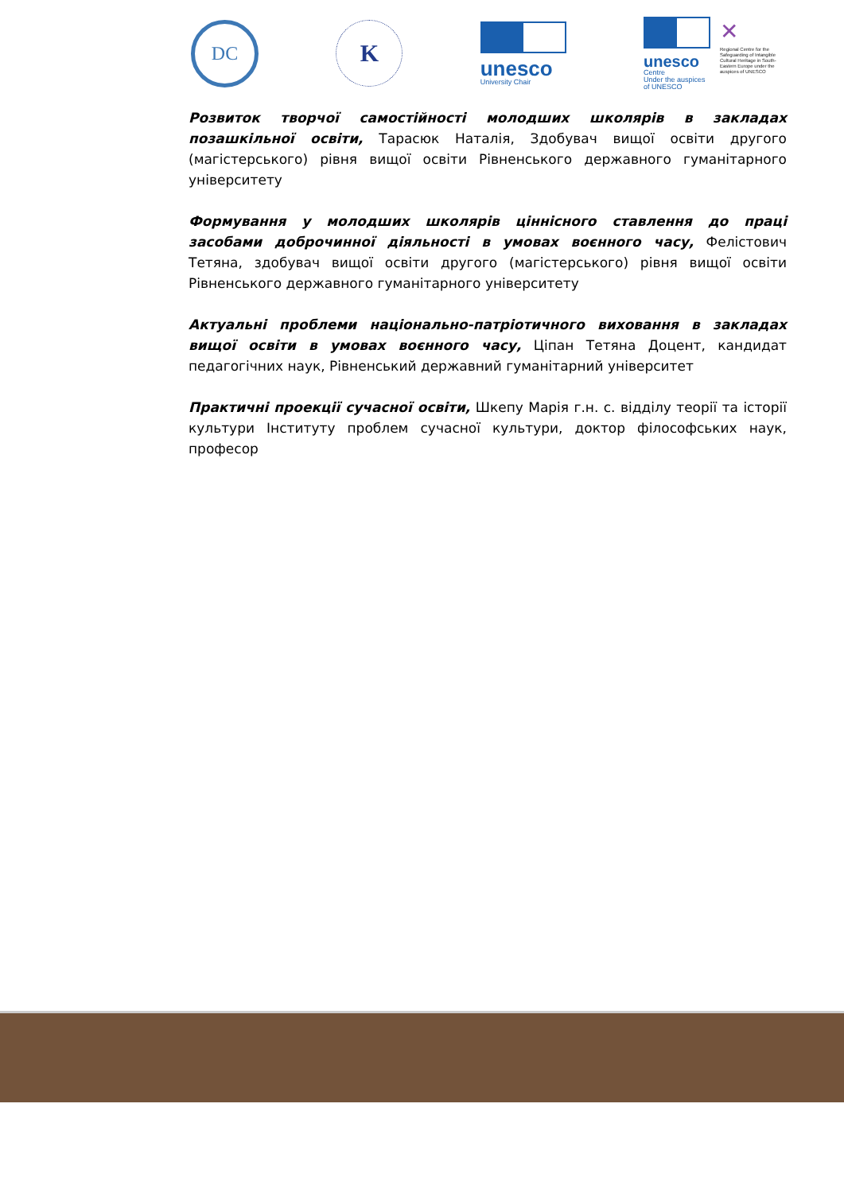DC
K
unesco
University Chair
unesco
Centre
Under the auspices
of UNESCO
✕
Regional Centre for the Safeguarding of Intangible Cultural Heritage in South-Eastern Europe under the auspices of UNESCO
Розвиток творчої самостійності молодших школярів в закладах позашкільної освіти, Тарасюк Наталія, Здобувач вищої освіти другого (магістерського) рівня вищої освіти Рівненського державного гуманітарного університету
Формування у молодших школярів ціннісного ставлення до праці засобами доброчинної діяльності в умовах воєнного часу, Фелістович Тетяна, здобувач вищої освіти другого (магістерського) рівня вищої освіти Рівненського державного гуманітарного університету
Актуальні проблеми національно-патріотичного виховання в закладах вищої освіти в умовах воєнного часу, Ціпан Тетяна Доцент, кандидат педагогічних наук, Рівненський державний гуманітарний університет
Практичні проекції сучасної освіти, Шкепу Марія г.н. с. відділу теорії та історії культури Інституту проблем сучасної культури, доктор філософських наук, професор